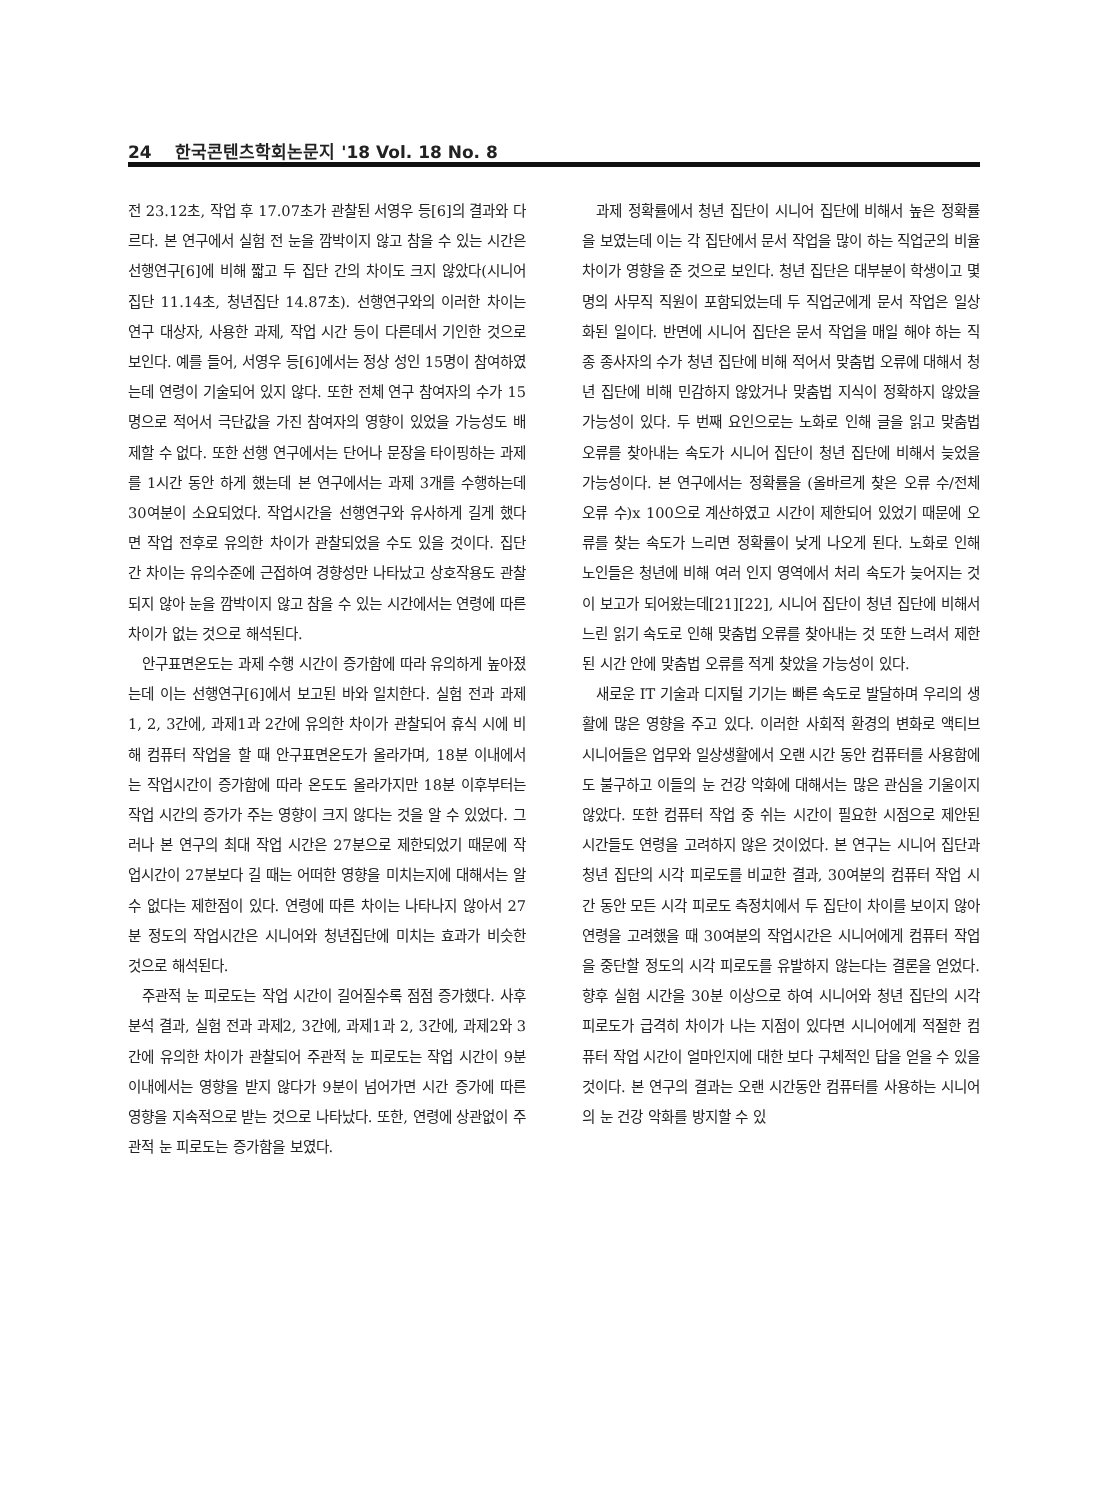24 한국콘텐츠학회논문지 '18 Vol. 18 No. 8
전 23.12초, 작업 후 17.07초가 관찰된 서영우 등[6]의 결과와 다르다. 본 연구에서 실험 전 눈을 깜박이지 않고 참을 수 있는 시간은 선행연구[6]에 비해 짧고 두 집단 간의 차이도 크지 않았다(시니어 집단 11.14초, 청년집단 14.87초). 선행연구와의 이러한 차이는 연구 대상자, 사용한 과제, 작업 시간 등이 다른데서 기인한 것으로 보인다. 예를 들어, 서영우 등[6]에서는 정상 성인 15명이 참여하였는데 연령이 기술되어 있지 않다. 또한 전체 연구 참여자의 수가 15명으로 적어서 극단값을 가진 참여자의 영향이 있었을 가능성도 배제할 수 없다. 또한 선행 연구에서는 단어나 문장을 타이핑하는 과제를 1시간 동안 하게 했는데 본 연구에서는 과제 3개를 수행하는데 30여분이 소요되었다. 작업시간을 선행연구와 유사하게 길게 했다면 작업 전후로 유의한 차이가 관찰되었을 수도 있을 것이다. 집단 간 차이는 유의수준에 근접하여 경향성만 나타났고 상호작용도 관찰되지 않아 눈을 깜박이지 않고 참을 수 있는 시간에서는 연령에 따른 차이가 없는 것으로 해석된다.
안구표면온도는 과제 수행 시간이 증가함에 따라 유의하게 높아졌는데 이는 선행연구[6]에서 보고된 바와 일치한다. 실험 전과 과제1, 2, 3간에, 과제1과 2간에 유의한 차이가 관찰되어 휴식 시에 비해 컴퓨터 작업을 할 때 안구표면온도가 올라가며, 18분 이내에서는 작업시간이 증가함에 따라 온도도 올라가지만 18분 이후부터는 작업 시간의 증가가 주는 영향이 크지 않다는 것을 알 수 있었다. 그러나 본 연구의 최대 작업 시간은 27분으로 제한되었기 때문에 작업시간이 27분보다 길 때는 어떠한 영향을 미치는지에 대해서는 알 수 없다는 제한점이 있다. 연령에 따른 차이는 나타나지 않아서 27분 정도의 작업시간은 시니어와 청년집단에 미치는 효과가 비슷한 것으로 해석된다.
주관적 눈 피로도는 작업 시간이 길어질수록 점점 증가했다. 사후 분석 결과, 실험 전과 과제2, 3간에, 과제1과 2, 3간에, 과제2와 3간에 유의한 차이가 관찰되어 주관적 눈 피로도는 작업 시간이 9분 이내에서는 영향을 받지 않다가 9분이 넘어가면 시간 증가에 따른 영향을 지속적으로 받는 것으로 나타났다. 또한, 연령에 상관없이 주관적 눈 피로도는 증가함을 보였다.
과제 정확률에서 청년 집단이 시니어 집단에 비해서 높은 정확률을 보였는데 이는 각 집단에서 문서 작업을 많이 하는 직업군의 비율 차이가 영향을 준 것으로 보인다. 청년 집단은 대부분이 학생이고 몇 명의 사무직 직원이 포함되었는데 두 직업군에게 문서 작업은 일상화된 일이다. 반면에 시니어 집단은 문서 작업을 매일 해야 하는 직종 종사자의 수가 청년 집단에 비해 적어서 맞춤법 오류에 대해서 청년 집단에 비해 민감하지 않았거나 맞춤법 지식이 정확하지 않았을 가능성이 있다. 두 번째 요인으로는 노화로 인해 글을 읽고 맞춤법 오류를 찾아내는 속도가 시니어 집단이 청년 집단에 비해서 늦었을 가능성이다. 본 연구에서는 정확률을 (올바르게 찾은 오류 수/전체 오류 수)x 100으로 계산하였고 시간이 제한되어 있었기 때문에 오류를 찾는 속도가 느리면 정확률이 낮게 나오게 된다. 노화로 인해 노인들은 청년에 비해 여러 인지 영역에서 처리 속도가 늦어지는 것이 보고가 되어왔는데[21][22], 시니어 집단이 청년 집단에 비해서 느린 읽기 속도로 인해 맞춤법 오류를 찾아내는 것 또한 느려서 제한된 시간 안에 맞춤법 오류를 적게 찾았을 가능성이 있다.
새로운 IT 기술과 디지털 기기는 빠른 속도로 발달하며 우리의 생활에 많은 영향을 주고 있다. 이러한 사회적 환경의 변화로 액티브 시니어들은 업무와 일상생활에서 오랜 시간 동안 컴퓨터를 사용함에도 불구하고 이들의 눈 건강 악화에 대해서는 많은 관심을 기울이지 않았다. 또한 컴퓨터 작업 중 쉬는 시간이 필요한 시점으로 제안된 시간들도 연령을 고려하지 않은 것이었다. 본 연구는 시니어 집단과 청년 집단의 시각 피로도를 비교한 결과, 30여분의 컴퓨터 작업 시간 동안 모든 시각 피로도 측정치에서 두 집단이 차이를 보이지 않아 연령을 고려했을 때 30여분의 작업시간은 시니어에게 컴퓨터 작업을 중단할 정도의 시각 피로도를 유발하지 않는다는 결론을 얻었다. 향후 실험 시간을 30분 이상으로 하여 시니어와 청년 집단의 시각 피로도가 급격히 차이가 나는 지점이 있다면 시니어에게 적절한 컴퓨터 작업 시간이 얼마인지에 대한 보다 구체적인 답을 얻을 수 있을 것이다. 본 연구의 결과는 오랜 시간동안 컴퓨터를 사용하는 시니어의 눈 건강 악화를 방지할 수 있